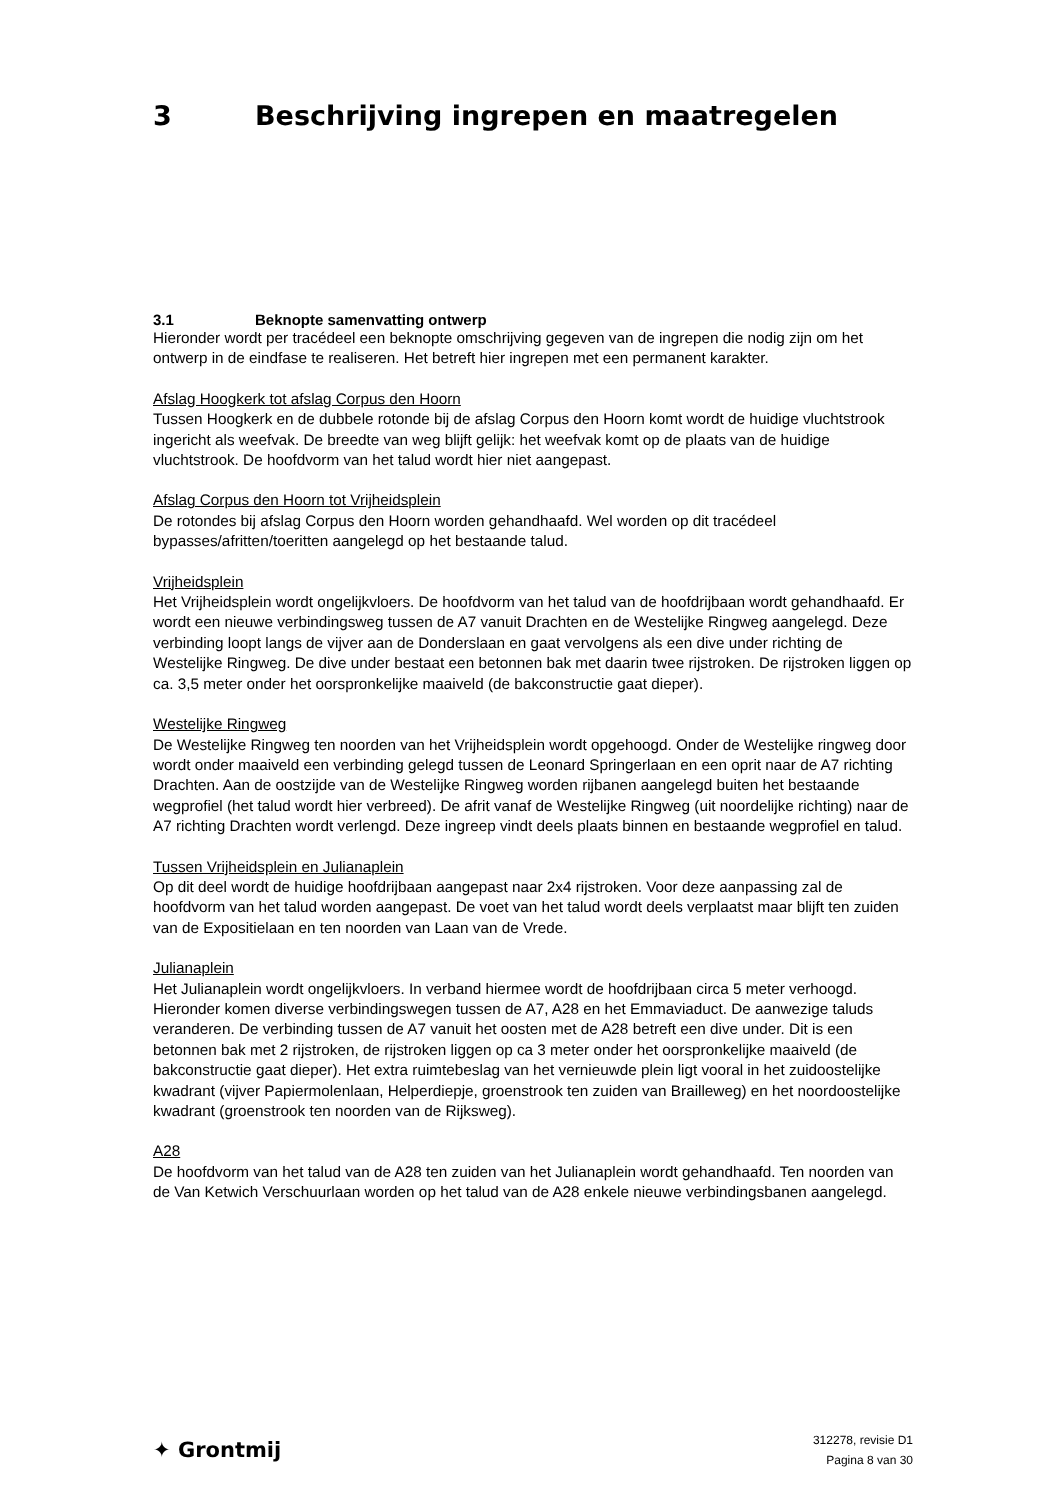3 Beschrijving ingrepen en maatregelen
3.1 Beknopte samenvatting ontwerp
Hieronder wordt per tracédeel een beknopte omschrijving gegeven van de ingrepen die nodig zijn om het ontwerp in de eindfase te realiseren. Het betreft hier ingrepen met een permanent karakter.
Afslag Hoogkerk tot afslag Corpus den Hoorn
Tussen Hoogkerk en de dubbele rotonde bij de afslag Corpus den Hoorn komt wordt de huidige vluchtstrook ingericht als weefvak. De breedte van weg blijft gelijk: het weefvak komt op de plaats van de huidige vluchtstrook. De hoofdvorm van het talud wordt hier niet aangepast.
Afslag Corpus den Hoorn tot Vrijheidsplein
De rotondes bij afslag Corpus den Hoorn worden gehandhaafd. Wel worden op dit tracédeel bypasses/afritten/toeritten aangelegd op het bestaande talud.
Vrijheidsplein
Het Vrijheidsplein wordt ongelijkvloers. De hoofdvorm van het talud van de hoofdrijbaan wordt gehandhaafd. Er wordt een nieuwe verbindingsweg tussen de A7 vanuit Drachten en de Westelijke Ringweg aangelegd. Deze verbinding loopt langs de vijver aan de Donderslaan en gaat vervolgens als een dive under richting de Westelijke Ringweg. De dive under bestaat een betonnen bak met daarin twee rijstroken. De rijstroken liggen op ca. 3,5 meter onder het oorspronkelijke maaiveld (de bakconstructie gaat dieper).
Westelijke Ringweg
De Westelijke Ringweg ten noorden van het Vrijheidsplein wordt opgehoogd. Onder de Westelijke ringweg door wordt onder maaiveld een verbinding gelegd tussen de Leonard Springerlaan en een oprit naar de A7 richting Drachten. Aan de oostzijde van de Westelijke Ringweg worden rijbanen aangelegd buiten het bestaande wegprofiel (het talud wordt hier verbreed). De afrit vanaf de Westelijke Ringweg (uit noordelijke richting) naar de A7 richting Drachten wordt verlengd. Deze ingreep vindt deels plaats binnen en bestaande wegprofiel en talud.
Tussen Vrijheidsplein en Julianaplein
Op dit deel wordt de huidige hoofdrijbaan aangepast naar 2x4 rijstroken. Voor deze aanpassing zal de hoofdvorm van het talud worden aangepast. De voet van het talud wordt deels verplaatst maar blijft ten zuiden van de Expositielaan en ten noorden van Laan van de Vrede.
Julianaplein
Het Julianaplein wordt ongelijkvloers. In verband hiermee wordt de hoofdrijbaan circa 5 meter verhoogd. Hieronder komen diverse verbindingswegen tussen de A7, A28 en het Emmaviaduct. De aanwezige taluds veranderen. De verbinding tussen de A7 vanuit het oosten met de A28 betreft een dive under. Dit is een betonnen bak met 2 rijstroken, de rijstroken liggen op ca 3 meter onder het oorspronkelijke maaiveld (de bakconstructie gaat dieper). Het extra ruimtebeslag van het vernieuwde plein ligt vooral in het zuidoostelijke kwadrant (vijver Papiermolenlaan, Helperdiepje, groenstrook ten zuiden van Brailleweg) en het noordoostelijke kwadrant (groenstrook ten noorden van de Rijksweg).
A28
De hoofdvorm van het talud van de A28 ten zuiden van het Julianaplein wordt gehandhaafd. Ten noorden van de Van Ketwich Verschuurlaan worden op het talud van de A28 enkele nieuwe verbindingsbanen aangelegd.
✦ Grontmij
312278, revisie D1
Pagina 8 van 30